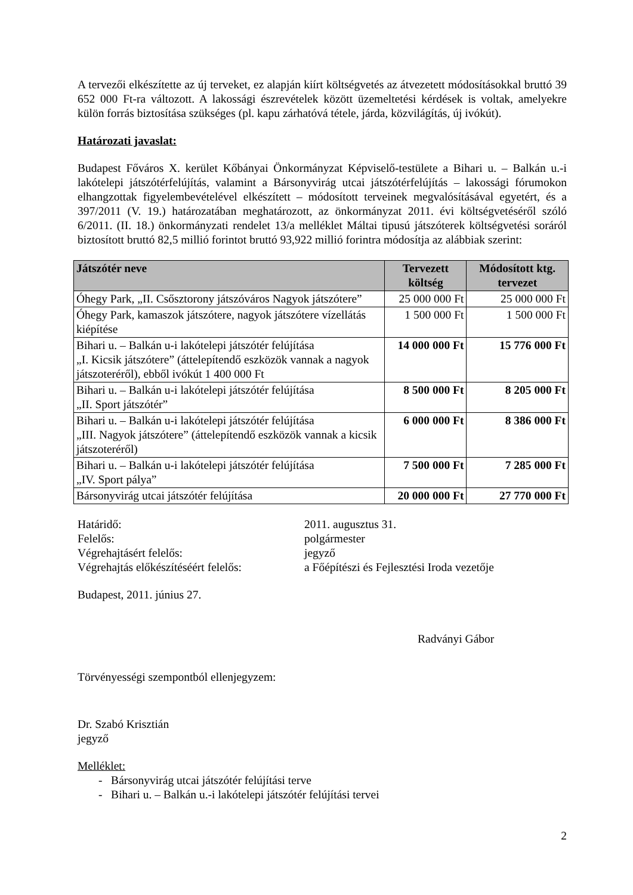A tervezői elkészítette az új terveket, ez alapján kiírt költségvetés az átvezetett módosításokkal bruttó 39 652 000 Ft-ra változott. A lakossági észrevételek között üzemeltetési kérdések is voltak, amelyekre külön forrás biztosítása szükséges (pl. kapu zárhatóvá tétele, járda, közvilágítás, új ivókút).
Határozati javaslat:
Budapest Főváros X. kerület Kőbányai Önkormányzat Képviselő-testülete a Bihari u. – Balkán u.-i lakótelepi játszótérfelújítás, valamint a Bársonyvirág utcai játszótérfelújítás – lakossági fórumokon elhangzottak figyelembevételével elkészített – módosított terveinek megvalósításával egyetért, és a 397/2011 (V. 19.) határozatában meghatározott, az önkormányzat 2011. évi költségvetéséről szóló 6/2011. (II. 18.) önkormányzati rendelet 13/a melléklet Máltai tipusú játszóterek költségvetési soráról biztosított bruttó 82,5 millió forintot bruttó 93,922 millió forintra módosítja az alábbiak szerint:
| Játszótér neve | Tervezett költség | Módosított ktg. tervezet |
| --- | --- | --- |
| Óhegy Park, „II. Csősztorony játszóváros Nagyok játszótere” | 25 000 000 Ft | 25 000 000 Ft |
| Óhegy Park, kamaszok játszótere, nagyok játszótere vízellátás kiépítése | 1 500 000 Ft | 1 500 000 Ft |
| Bihari u. – Balkán u-i lakótelepi játszótér felújítása „I. Kicsik játszótere” (áttelepítendő eszközök vannak a nagyok játszoteréről), ebből ivókút 1 400 000 Ft | 14 000 000 Ft | 15 776 000 Ft |
| Bihari u. – Balkán u-i lakótelepi játszótér felújítása „II. Sport játszótér” | 8 500 000 Ft | 8 205 000 Ft |
| Bihari u. – Balkán u-i lakótelepi játszótér felújítása „III. Nagyok játszótere” (áttelepítendő eszközök vannak a kicsik játszoteréről) | 6 000 000 Ft | 8 386 000 Ft |
| Bihari u. – Balkán u-i lakótelepi játszótér felújítása „IV. Sport pálya” | 7 500 000 Ft | 7 285 000 Ft |
| Bársonyvirág utcai játszótér felújítása | 20 000 000 Ft | 27 770 000 Ft |
Határidő:
2011. augusztus 31.
Felelős:
polgármester
Végrehajtásért felelős:
jegyző
Végrehajtás előkészítéséért felelős:
a Főépítészi és Fejlesztési Iroda vezetője
Budapest, 2011. június 27.
Radványi Gábor
Törvényességi szempontból ellenjegyzem:
Dr. Szabó Krisztián
jegyző
Melléklet:
- Bársonyvirág utcai játszótér felújítási terve
- Bihari u. – Balkán u.-i lakótelepi játszótér felújítási tervei
2